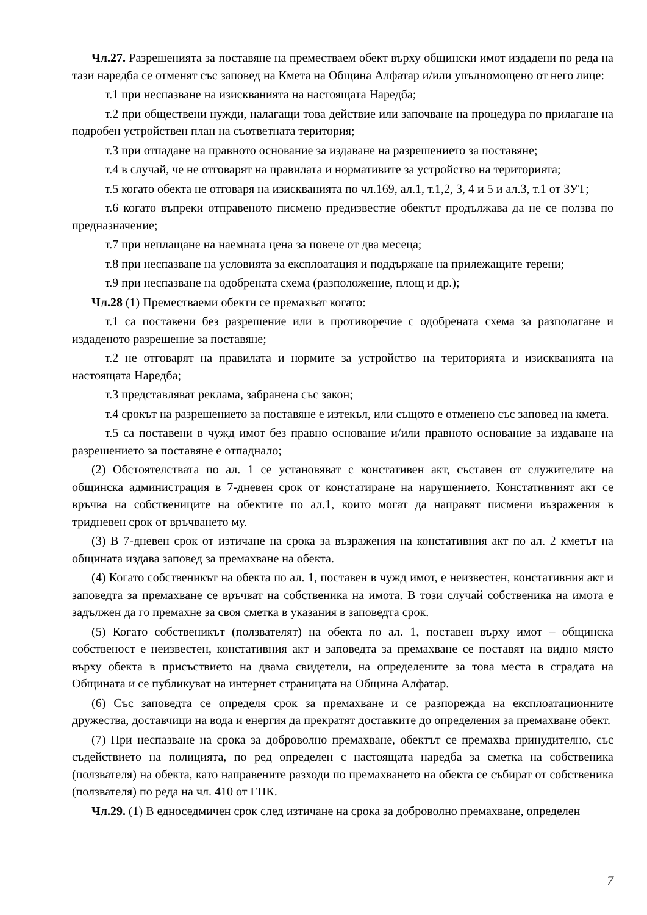Чл.27. Разрешенията за поставяне на преместваем обект върху общински имот издадени по реда на тази наредба се отменят със заповед на Кмета на Община Алфатар и/или упълномощено от него лице:
т.1 при неспазване на изискванията на настоящата Наредба;
т.2 при обществени нужди, налагащи това действие или започване на процедура по прилагане на подробен устройствен план на съответната територия;
т.3 при отпадане на правното основание за издаване на разрешението за поставяне;
т.4 в случай, че не отговарят на правилата и нормативите за устройство на територията;
т.5 когато обекта не отговаря на изискванията по чл.169, ал.1, т.1,2, 3, 4 и 5 и ал.3, т.1 от ЗУТ;
т.6 когато въпреки отправеното писмено предизвестие обектът продължава да не се ползва по предназначение;
т.7 при неплащане на наемната цена за повече от два месеца;
т.8 при неспазване на условията за експлоатация и поддържане на прилежащите терени;
т.9 при неспазване на одобрената схема (разположение, площ и др.);
Чл.28 (1) Преместваеми обекти се премахват когато:
т.1 са поставени без разрешение или в противоречие с одобрената схема за разполагане и издаденото разрешение за поставяне;
т.2 не отговарят на правилата и нормите за устройство на територията и изискванията на настоящата Наредба;
т.3 представляват реклама, забранена със закон;
т.4 срокът на разрешението за поставяне е изтекъл, или същото е отменено със заповед на кмета.
т.5 са поставени в чужд имот без правно основание и/или правното основание за издаване на разрешението за поставяне е отпаднало;
(2) Обстоятелствата по ал. 1 се установяват с констативен акт, съставен от служителите на общинска администрация в 7-дневен срок от констатиране на нарушението. Констативният акт се връчва на собствениците на обектите по ал.1, които могат да направят писмени възражения в тридневен срок от връчването му.
(3) В 7-дневен срок от изтичане на срока за възражения на констативния акт по ал. 2 кметът на общината издава заповед за премахване на обекта.
(4) Когато собственикът на обекта по ал. 1, поставен в чужд имот, е неизвестен, констативния акт и заповедта за премахване се връчват на собственика на имота. В този случай собственика на имота е задължен да го премахне за своя сметка в указания в заповедта срок.
(5) Когато собственикът (ползвателят) на обекта по ал. 1, поставен върху имот – общинска собственост е неизвестен, констативния акт и заповедта за премахване се поставят на видно място върху обекта в присъствието на двама свидетели, на определените за това места в сградата на Общината и се публикуват на интернет страницата на Община Алфатар.
(6) Със заповедта се определя срок за премахване и се разпорежда на експлоатационните дружества, доставчици на вода и енергия да прекратят доставките до определения за премахване обект.
(7) При неспазване на срока за доброволно премахване, обектът се премахва принудително, със съдействието на полицията, по ред определен с настоящата наредба за сметка на собственика (ползвателя) на обекта, като направените разходи по премахването на обекта се събират от собственика (ползвателя) по реда на чл. 410 от ГПК.
Чл.29. (1) В едноседмичен срок след изтичане на срока за доброволно премахване, определен
7